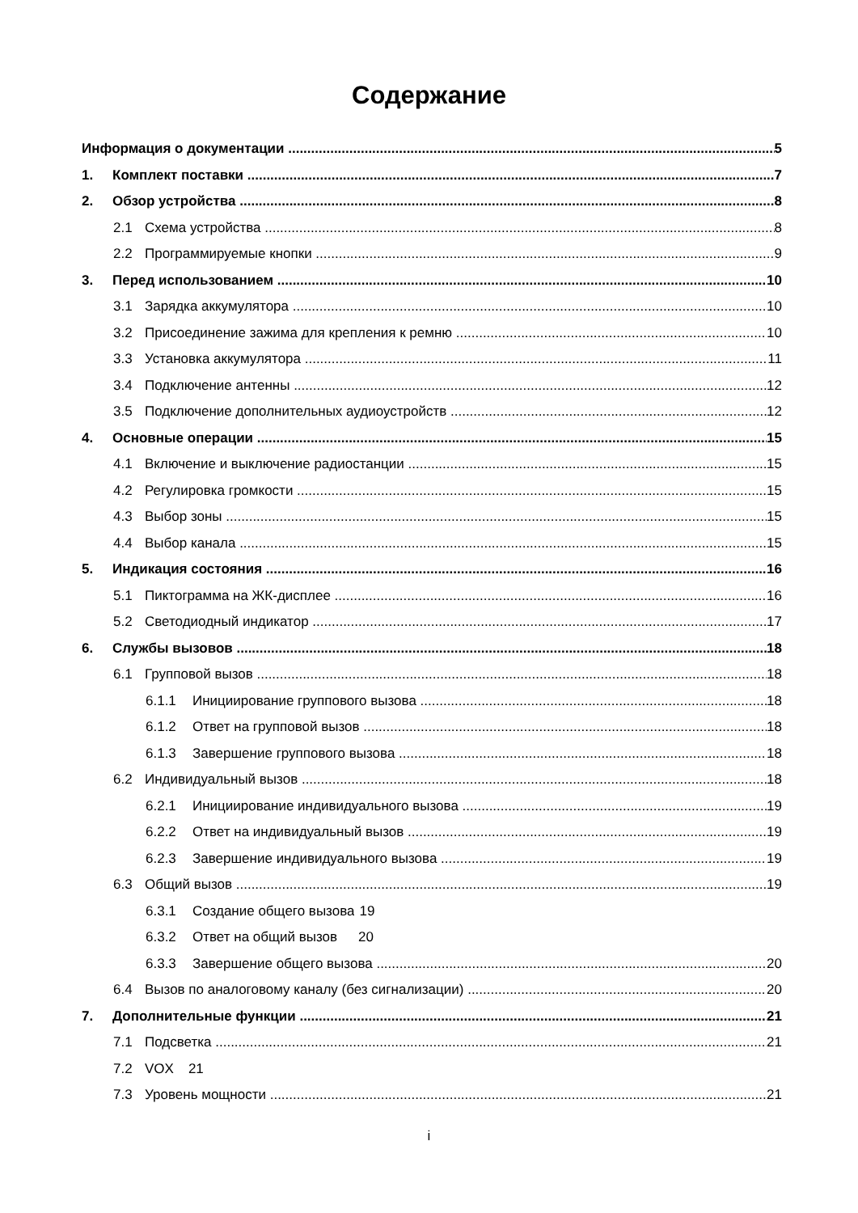Содержание
Информация о документации 5
1. Комплект поставки 7
2. Обзор устройства 8
2.1 Схема устройства 8
2.2 Программируемые кнопки 9
3. Перед использованием 10
3.1 Зарядка аккумулятора 10
3.2 Присоединение зажима для крепления к ремню 10
3.3 Установка аккумулятора 11
3.4 Подключение антенны 12
3.5 Подключение дополнительных аудиоустройств 12
4. Основные операции 15
4.1 Включение и выключение радиостанции 15
4.2 Регулировка громкости 15
4.3 Выбор зоны 15
4.4 Выбор канала 15
5. Индикация состояния 16
5.1 Пиктограмма на ЖК-дисплее 16
5.2 Светодиодный индикатор 17
6. Службы вызовов 18
6.1 Групповой вызов 18
6.1.1 Инициирование группового вызова 18
6.1.2 Ответ на групповой вызов 18
6.1.3 Завершение группового вызова 18
6.2 Индивидуальный вызов 18
6.2.1 Инициирование индивидуального вызова 19
6.2.2 Ответ на индивидуальный вызов 19
6.2.3 Завершение индивидуального вызова 19
6.3 Общий вызов 19
6.3.1 Создание общего вызова 19
6.3.2 Ответ на общий вызов 20
6.3.3 Завершение общего вызова 20
6.4 Вызов по аналоговому каналу (без сигнализации) 20
7. Дополнительные функции 21
7.1 Подсветка 21
7.2 VOX 21
7.3 Уровень мощности 21
i